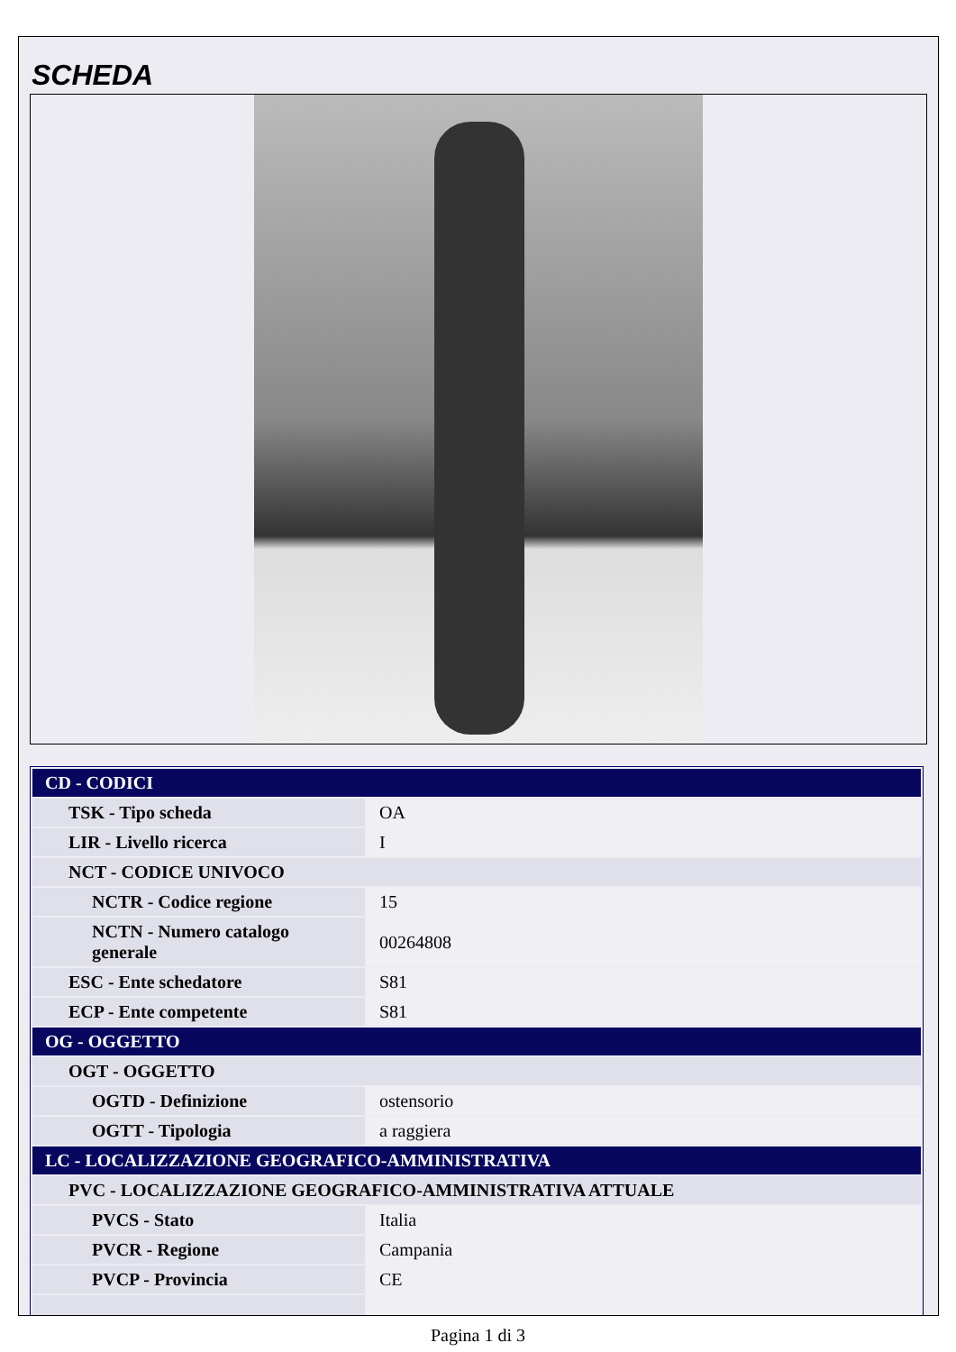SCHEDA
| CD - CODICI | |
| TSK - Tipo scheda | OA |
| LIR - Livello ricerca | I |
| NCT - CODICE UNIVOCO | |
| NCTR - Codice regione | 15 |
| NCTN - Numero catalogo generale | 00264808 |
| ESC - Ente schedatore | S81 |
| ECP - Ente competente | S81 |
| OG - OGGETTO | |
| OGT - OGGETTO | |
| OGTD - Definizione | ostensorio |
| OGTT - Tipologia | a raggiera |
| LC - LOCALIZZAZIONE GEOGRAFICO-AMMINISTRATIVA | |
| PVC - LOCALIZZAZIONE GEOGRAFICO-AMMINISTRATIVA ATTUALE | |
| PVCS - Stato | Italia |
| PVCR - Regione | Campania |
| PVCP - Provincia | CE |
Pagina 1 di 3